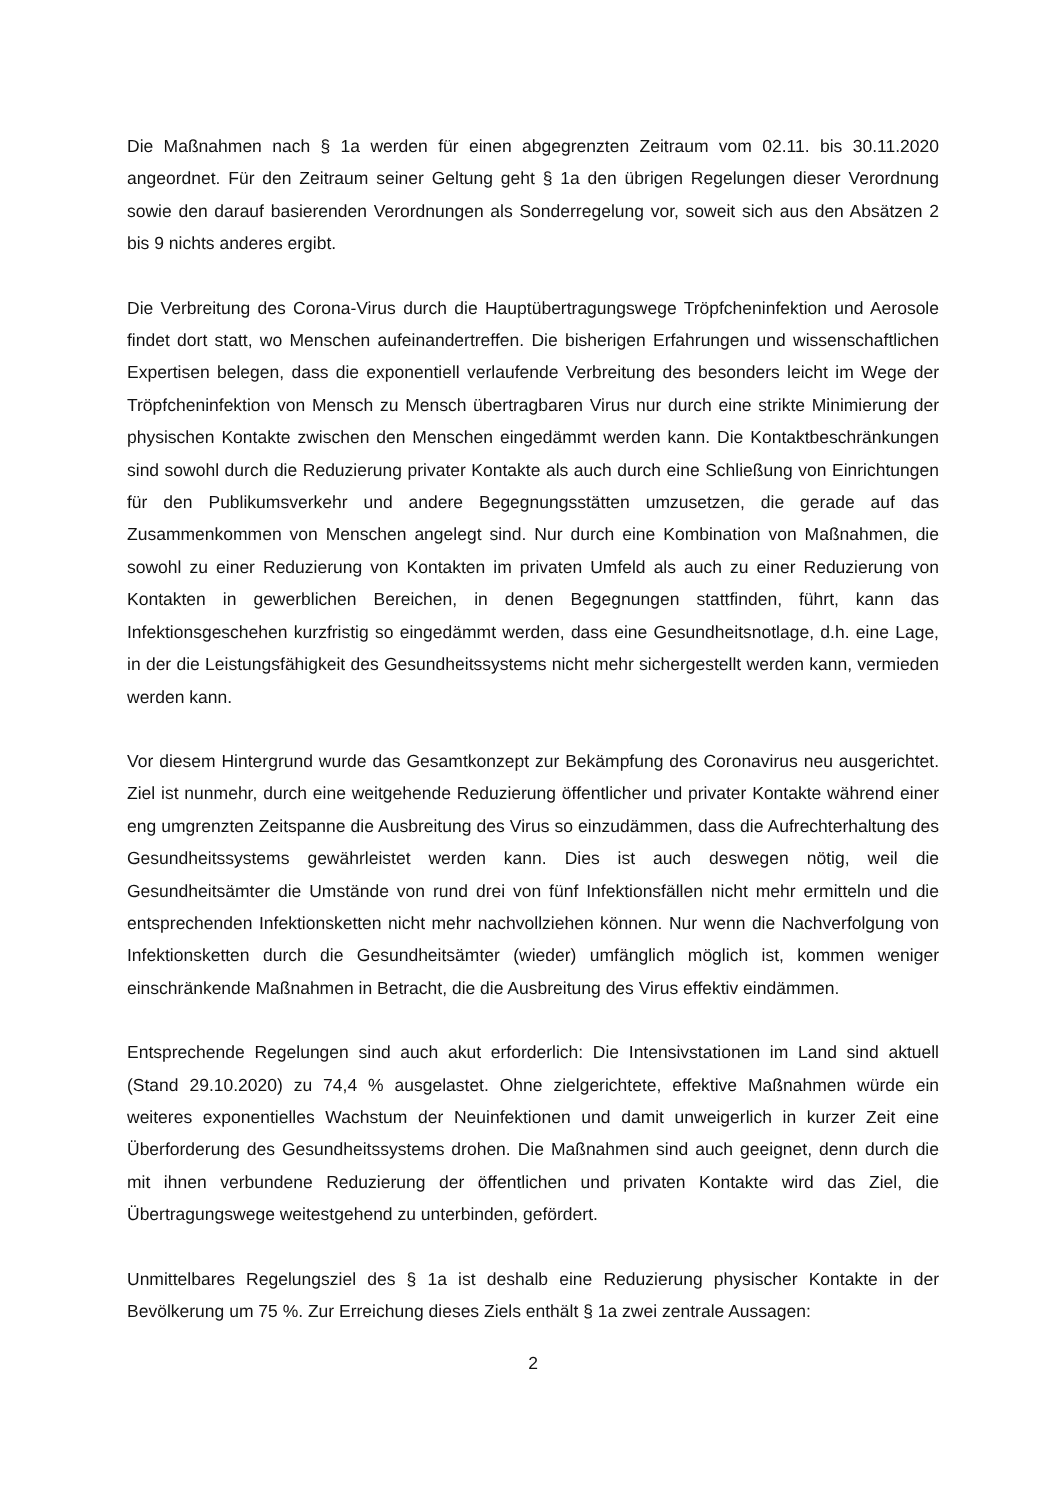Die Maßnahmen nach § 1a werden für einen abgegrenzten Zeitraum vom 02.11. bis 30.11.2020 angeordnet. Für den Zeitraum seiner Geltung geht § 1a den übrigen Regelungen dieser Verordnung sowie den darauf basierenden Verordnungen als Sonderregelung vor, soweit sich aus den Absätzen 2 bis 9 nichts anderes ergibt.
Die Verbreitung des Corona-Virus durch die Hauptübertragungswege Tröpfcheninfektion und Aerosole findet dort statt, wo Menschen aufeinandertreffen. Die bisherigen Erfahrungen und wissenschaftlichen Expertisen belegen, dass die exponentiell verlaufende Verbreitung des besonders leicht im Wege der Tröpfcheninfektion von Mensch zu Mensch übertragbaren Virus nur durch eine strikte Minimierung der physischen Kontakte zwischen den Menschen eingedämmt werden kann. Die Kontaktbeschränkungen sind sowohl durch die Reduzierung privater Kontakte als auch durch eine Schließung von Einrichtungen für den Publikumsverkehr und andere Begegnungsstätten umzusetzen, die gerade auf das Zusammenkommen von Menschen angelegt sind. Nur durch eine Kombination von Maßnahmen, die sowohl zu einer Reduzierung von Kontakten im privaten Umfeld als auch zu einer Reduzierung von Kontakten in gewerblichen Bereichen, in denen Begegnungen stattfinden, führt, kann das Infektionsgeschehen kurzfristig so eingedämmt werden, dass eine Gesundheitsnotlage, d.h. eine Lage, in der die Leistungsfähigkeit des Gesundheitssystems nicht mehr sichergestellt werden kann, vermieden werden kann.
Vor diesem Hintergrund wurde das Gesamtkonzept zur Bekämpfung des Coronavirus neu ausgerichtet. Ziel ist nunmehr, durch eine weitgehende Reduzierung öffentlicher und privater Kontakte während einer eng umgrenzten Zeitspanne die Ausbreitung des Virus so einzudämmen, dass die Aufrechterhaltung des Gesundheitssystems gewährleistet werden kann. Dies ist auch deswegen nötig, weil die Gesundheitsämter die Umstände von rund drei von fünf Infektionsfällen nicht mehr ermitteln und die entsprechenden Infektionsketten nicht mehr nachvollziehen können. Nur wenn die Nachverfolgung von Infektionsketten durch die Gesundheitsämter (wieder) umfänglich möglich ist, kommen weniger einschränkende Maßnahmen in Betracht, die die Ausbreitung des Virus effektiv eindämmen.
Entsprechende Regelungen sind auch akut erforderlich: Die Intensivstationen im Land sind aktuell (Stand 29.10.2020) zu 74,4 % ausgelastet. Ohne zielgerichtete, effektive Maßnahmen würde ein weiteres exponentielles Wachstum der Neuinfektionen und damit unweigerlich in kurzer Zeit eine Überforderung des Gesundheitssystems drohen. Die Maßnahmen sind auch geeignet, denn durch die mit ihnen verbundene Reduzierung der öffentlichen und privaten Kontakte wird das Ziel, die Übertragungswege weitestgehend zu unterbinden, gefördert.
Unmittelbares Regelungsziel des § 1a ist deshalb eine Reduzierung physischer Kontakte in der Bevölkerung um 75 %. Zur Erreichung dieses Ziels enthält § 1a zwei zentrale Aussagen:
2